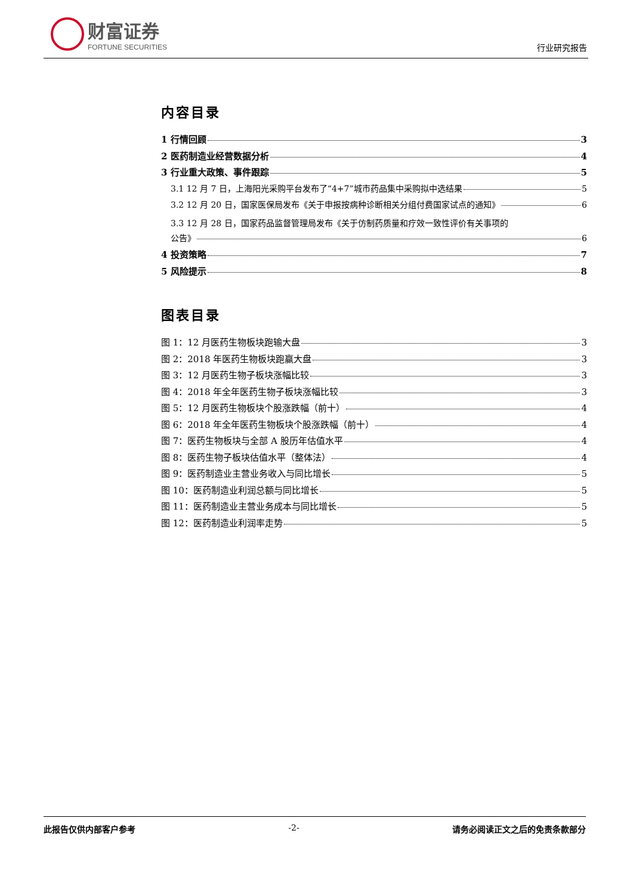财富证券
FORTUNE SECURITIES
行业研究报告
内容目录
1 行情回顾 3
2 医药制造业经营数据分析 4
3 行业重大政策、事件跟踪 5
3.1 12 月 7 日，上海阳光采购平台发布了“4+7”城市药品集中采购拟中选结果 5
3.2 12 月 20 日，国家医保局发布《关于申报按病种诊断相关分组付费国家试点的通知》 6
3.3 12 月 28 日，国家药品监督管理局发布《关于仿制药质量和疗效一致性评价有关事项的
公告》 6
4 投资策略 7
5 风险提示 8
图表目录
图 1：12 月医药生物板块跑输大盘 3
图 2：2018 年医药生物板块跑赢大盘 3
图 3：12 月医药生物子板块涨幅比较 3
图 4：2018 年全年医药生物子板块涨幅比较 3
图 5：12 月医药生物板块个股涨跌幅（前十） 4
图 6：2018 年全年医药生物板块个股涨跌幅（前十） 4
图 7：医药生物板块与全部 A 股历年估值水平 4
图 8：医药生物子板块估值水平（整体法） 4
图 9：医药制造业主营业务收入与同比增长 5
图 10：医药制造业利润总额与同比增长 5
图 11：医药制造业主营业务成本与同比增长 5
图 12：医药制造业利润率走势 5
此报告仅供内部客户参考 -2- 请务必阅读正文之后的免责条款部分